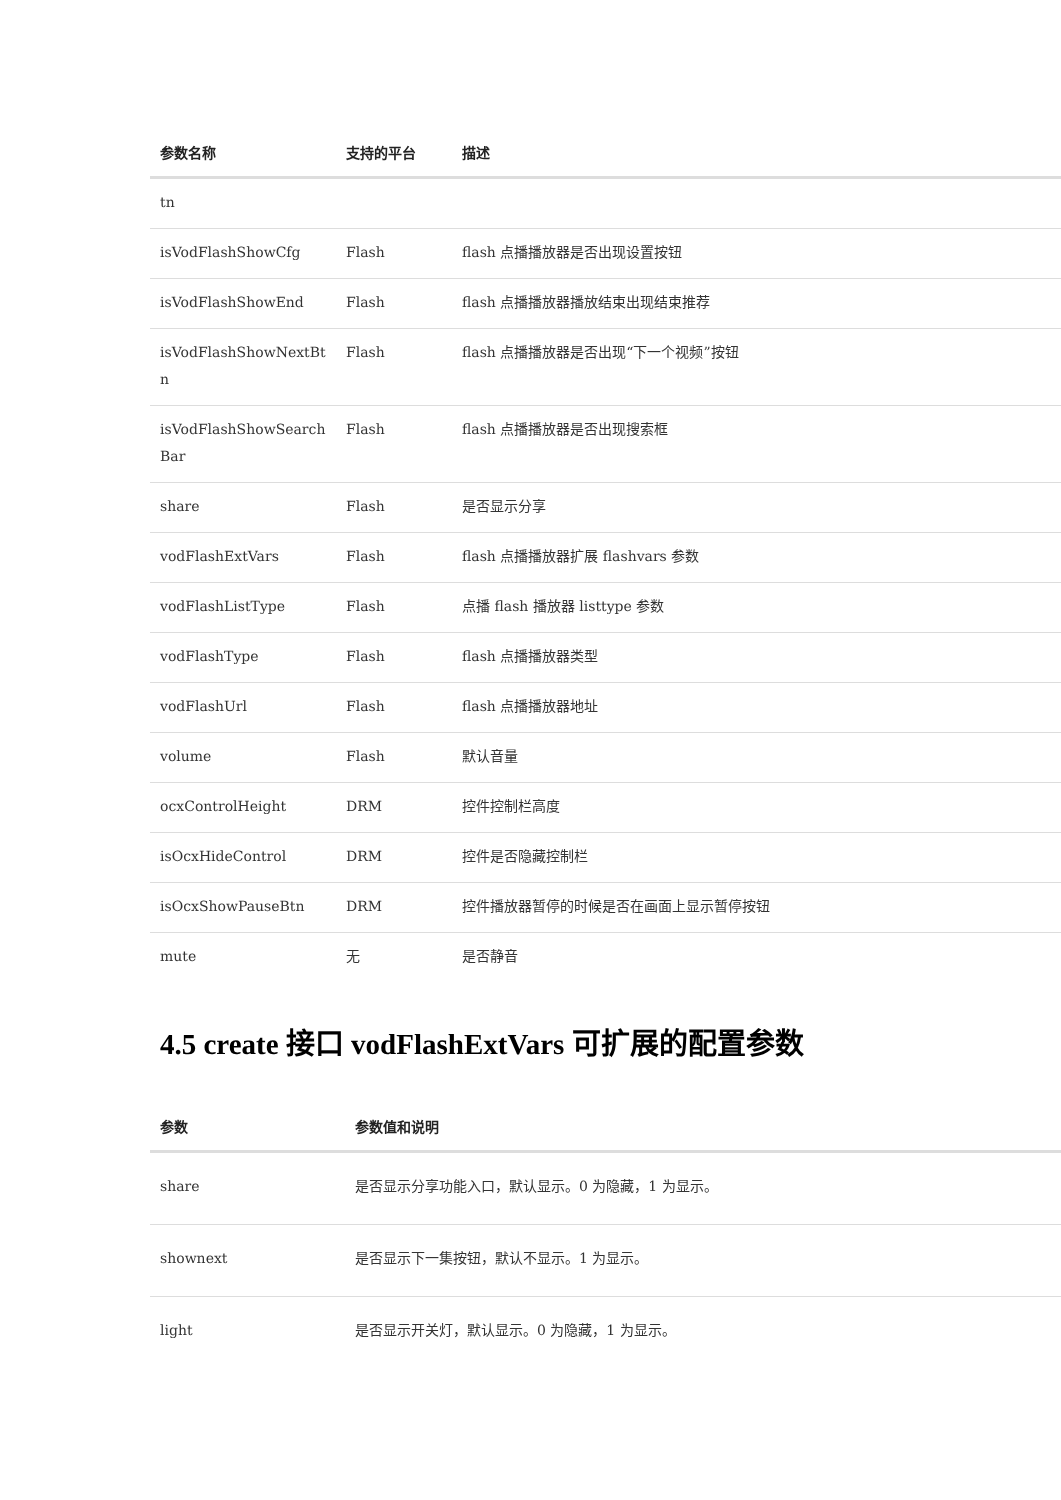| 参数名称 | 支持的平台 | 描述 |
| --- | --- | --- |
| tn | | |
| isVodFlashShowCfg | Flash | flash 点播播放器是否出现设置按钮 |
| isVodFlashShowEnd | Flash | flash 点播播放器播放结束出现结束推荐 |
| isVodFlashShowNextBt n | Flash | flash 点播播放器是否出现“下一个视频”按钮 |
| isVodFlashShowSearch Bar | Flash | flash 点播播放器是否出现搜索框 |
| share | Flash | 是否显示分享 |
| vodFlashExtVars | Flash | flash 点播播放器扩展 flashvars 参数 |
| vodFlashListType | Flash | 点播 flash 播放器 listtype 参数 |
| vodFlashType | Flash | flash 点播播放器类型 |
| vodFlashUrl | Flash | flash 点播播放器地址 |
| volume | Flash | 默认音量 |
| ocxControlHeight | DRM | 控件控制栏高度 |
| isOcxHideControl | DRM | 控件是否隐藏控制栏 |
| isOcxShowPauseBtn | DRM | 控件播放器暂停的时候是否在画面上显示暂停按钮 |
| mute | 无 | 是否静音 |
4.5 create 接口 vodFlashExtVars 可扩展的配置参数
| 参数 | 参数值和说明 |
| --- | --- |
| share | 是否显示分享功能入口，默认显示。0 为隐藏，1 为显示。 |
| shownext | 是否显示下一集按钮，默认不显示。1 为显示。 |
| light | 是否显示开关灯，默认显示。0 为隐藏，1 为显示。 |